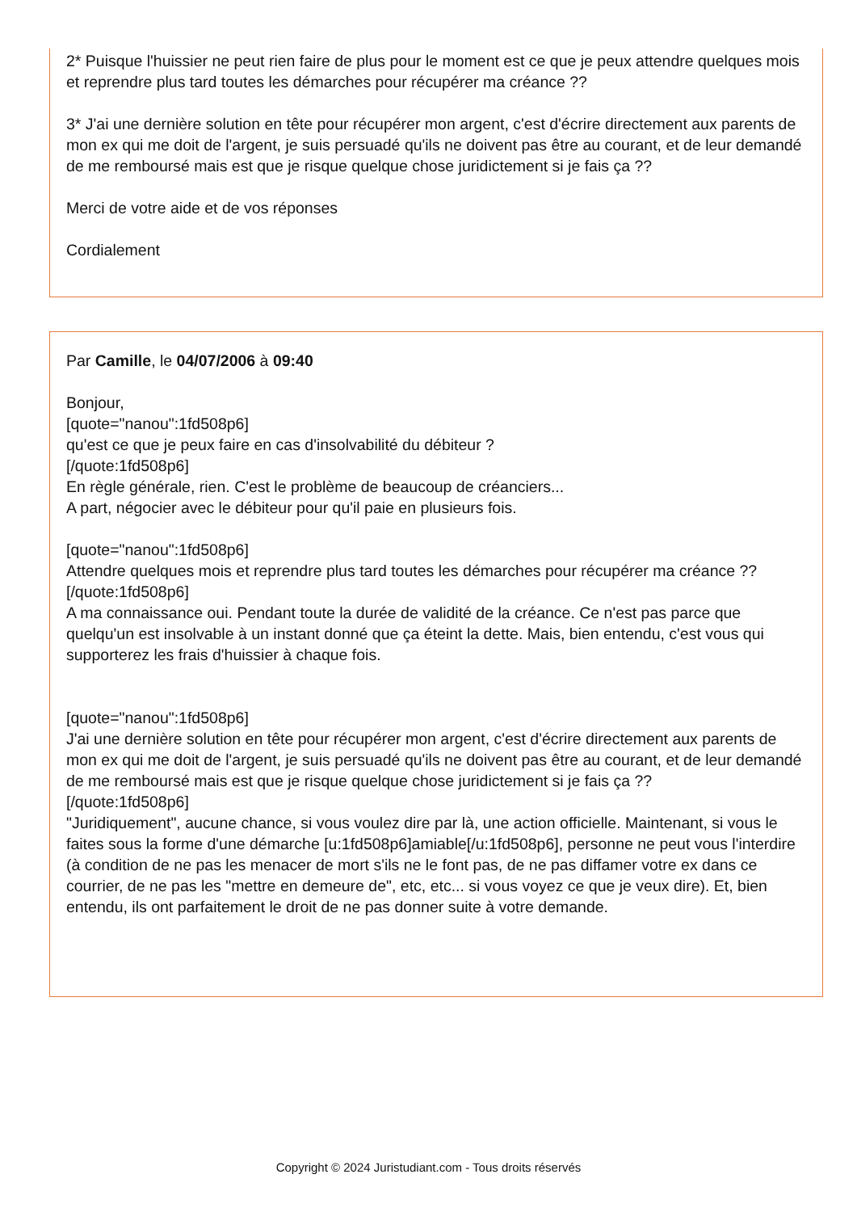2* Puisque l'huissier ne peut rien faire de plus pour le moment est ce que je peux attendre quelques mois et reprendre plus tard toutes les démarches pour récupérer ma créance ??
3* J'ai une dernière solution en tête pour récupérer mon argent, c'est d'écrire directement aux parents de mon ex qui me doit de l'argent, je suis persuadé qu'ils ne doivent pas être au courant, et de leur demandé de me remboursé mais est que je risque quelque chose juridictement si je fais ça ??
Merci de votre aide et de vos réponses
Cordialement
Par Camille, le 04/07/2006 à 09:40
Bonjour,
[quote="nanou":1fd508p6]
qu'est ce que je peux faire en cas d'insolvabilité du débiteur ?
[/quote:1fd508p6]
En règle générale, rien. C'est le problème de beaucoup de créanciers...
A part, négocier avec le débiteur pour qu'il paie en plusieurs fois.
[quote="nanou":1fd508p6]
Attendre quelques mois et reprendre plus tard toutes les démarches pour récupérer ma créance ??
[/quote:1fd508p6]
A ma connaissance oui. Pendant toute la durée de validité de la créance. Ce n'est pas parce que quelqu'un est insolvable à un instant donné que ça éteint la dette. Mais, bien entendu, c'est vous qui supporterez les frais d'huissier à chaque fois.
[quote="nanou":1fd508p6]
J'ai une dernière solution en tête pour récupérer mon argent, c'est d'écrire directement aux parents de mon ex qui me doit de l'argent, je suis persuadé qu'ils ne doivent pas être au courant, et de leur demandé de me remboursé mais est que je risque quelque chose juridictement si je fais ça ??
[/quote:1fd508p6]
"Juridiquement", aucune chance, si vous voulez dire par là, une action officielle. Maintenant, si vous le faites sous la forme d'une démarche [u:1fd508p6]amiable[/u:1fd508p6], personne ne peut vous l'interdire (à condition de ne pas les menacer de mort s'ils ne le font pas, de ne pas diffamer votre ex dans ce courrier, de ne pas les "mettre en demeure de", etc, etc... si vous voyez ce que je veux dire). Et, bien entendu, ils ont parfaitement le droit de ne pas donner suite à votre demande.
Copyright © 2024 Juristudiant.com - Tous droits réservés